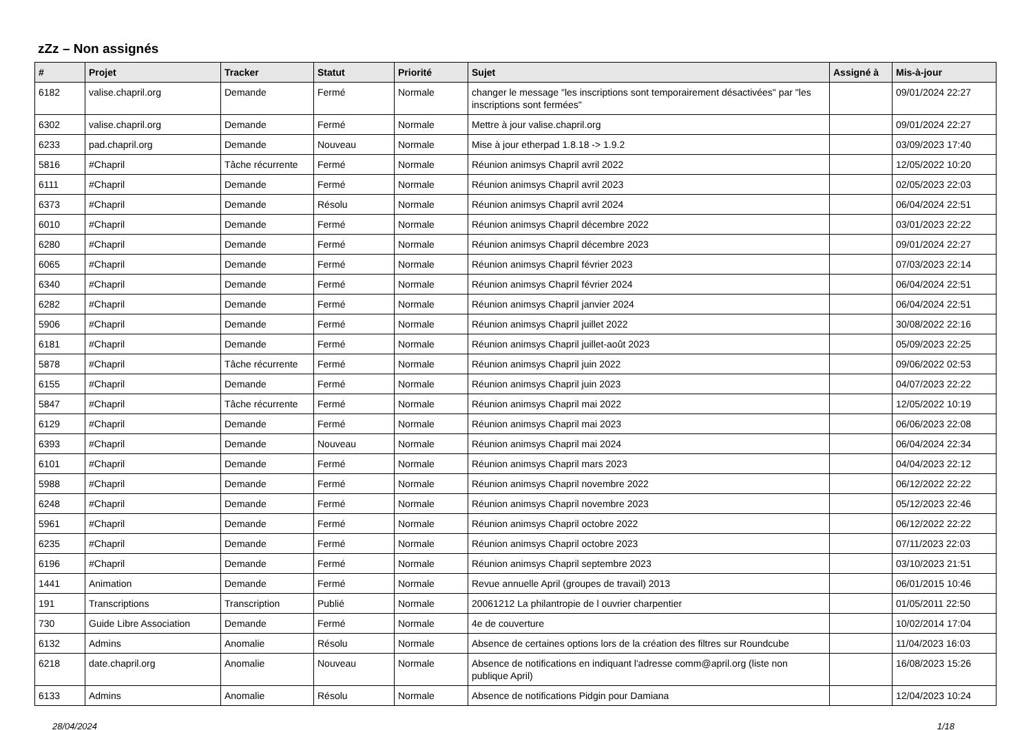zZz – Non assignés
| # | Projet | Tracker | Statut | Priorité | Sujet | Assigné à | Mis-à-jour |
| --- | --- | --- | --- | --- | --- | --- | --- |
| 6182 | valise.chapril.org | Demande | Fermé | Normale | changer le message "les inscriptions sont temporairement désactivées" par "les inscriptions sont fermées" | | 09/01/2024 22:27 |
| 6302 | valise.chapril.org | Demande | Fermé | Normale | Mettre à jour valise.chapril.org | | 09/01/2024 22:27 |
| 6233 | pad.chapril.org | Demande | Nouveau | Normale | Mise à jour etherpad 1.8.18 -> 1.9.2 | | 03/09/2023 17:40 |
| 5816 | #Chapril | Tâche récurrente | Fermé | Normale | Réunion animsys Chapril avril 2022 | | 12/05/2022 10:20 |
| 6111 | #Chapril | Demande | Fermé | Normale | Réunion animsys Chapril avril 2023 | | 02/05/2023 22:03 |
| 6373 | #Chapril | Demande | Résolu | Normale | Réunion animsys Chapril avril 2024 | | 06/04/2024 22:51 |
| 6010 | #Chapril | Demande | Fermé | Normale | Réunion animsys Chapril décembre 2022 | | 03/01/2023 22:22 |
| 6280 | #Chapril | Demande | Fermé | Normale | Réunion animsys Chapril décembre 2023 | | 09/01/2024 22:27 |
| 6065 | #Chapril | Demande | Fermé | Normale | Réunion animsys Chapril février 2023 | | 07/03/2023 22:14 |
| 6340 | #Chapril | Demande | Fermé | Normale | Réunion animsys Chapril février 2024 | | 06/04/2024 22:51 |
| 6282 | #Chapril | Demande | Fermé | Normale | Réunion animsys Chapril janvier 2024 | | 06/04/2024 22:51 |
| 5906 | #Chapril | Demande | Fermé | Normale | Réunion animsys Chapril juillet 2022 | | 30/08/2022 22:16 |
| 6181 | #Chapril | Demande | Fermé | Normale | Réunion animsys Chapril juillet-août 2023 | | 05/09/2023 22:25 |
| 5878 | #Chapril | Tâche récurrente | Fermé | Normale | Réunion animsys Chapril juin 2022 | | 09/06/2022 02:53 |
| 6155 | #Chapril | Demande | Fermé | Normale | Réunion animsys Chapril juin 2023 | | 04/07/2023 22:22 |
| 5847 | #Chapril | Tâche récurrente | Fermé | Normale | Réunion animsys Chapril mai 2022 | | 12/05/2022 10:19 |
| 6129 | #Chapril | Demande | Fermé | Normale | Réunion animsys Chapril mai 2023 | | 06/06/2023 22:08 |
| 6393 | #Chapril | Demande | Nouveau | Normale | Réunion animsys Chapril mai 2024 | | 06/04/2024 22:34 |
| 6101 | #Chapril | Demande | Fermé | Normale | Réunion animsys Chapril mars 2023 | | 04/04/2023 22:12 |
| 5988 | #Chapril | Demande | Fermé | Normale | Réunion animsys Chapril novembre 2022 | | 06/12/2022 22:22 |
| 6248 | #Chapril | Demande | Fermé | Normale | Réunion animsys Chapril novembre 2023 | | 05/12/2023 22:46 |
| 5961 | #Chapril | Demande | Fermé | Normale | Réunion animsys Chapril octobre 2022 | | 06/12/2022 22:22 |
| 6235 | #Chapril | Demande | Fermé | Normale | Réunion animsys Chapril octobre 2023 | | 07/11/2023 22:03 |
| 6196 | #Chapril | Demande | Fermé | Normale | Réunion animsys Chapril septembre 2023 | | 03/10/2023 21:51 |
| 1441 | Animation | Demande | Fermé | Normale | Revue annuelle April (groupes de travail) 2013 | | 06/01/2015 10:46 |
| 191 | Transcriptions | Transcription | Publié | Normale | 20061212 La philantropie de l ouvrier charpentier | | 01/05/2011 22:50 |
| 730 | Guide Libre Association | Demande | Fermé | Normale | 4e de couverture | | 10/02/2014 17:04 |
| 6132 | Admins | Anomalie | Résolu | Normale | Absence de certaines options lors de la création des filtres sur Roundcube | | 11/04/2023 16:03 |
| 6218 | date.chapril.org | Anomalie | Nouveau | Normale | Absence de notifications en indiquant l'adresse comm@april.org (liste non publique April) | | 16/08/2023 15:26 |
| 6133 | Admins | Anomalie | Résolu | Normale | Absence de notifications Pidgin pour Damiana | | 12/04/2023 10:24 |
28/04/2024 1/18